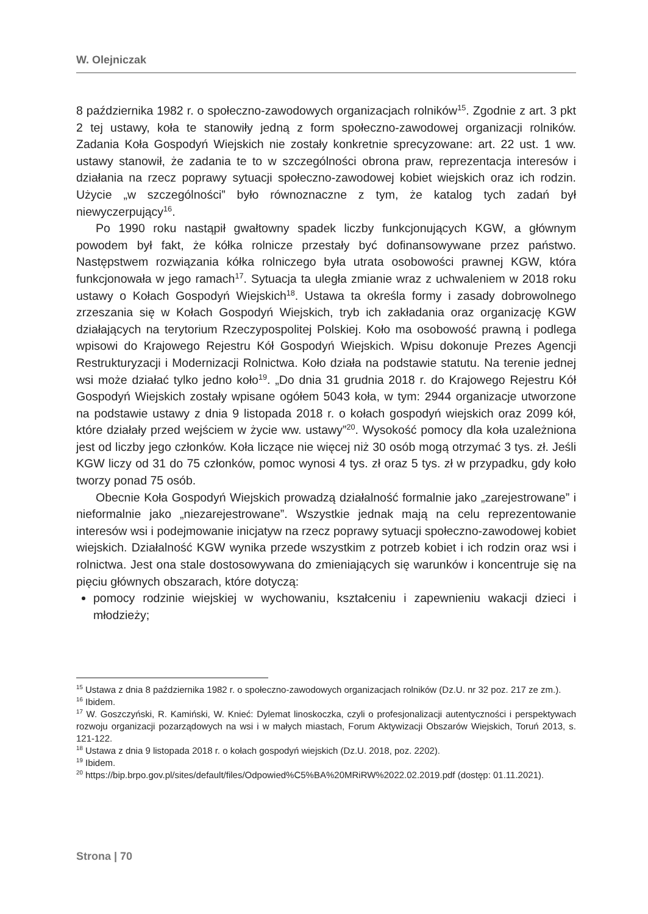W. Olejniczak
8 października 1982 r. o społeczno-zawodowych organizacjach rolników<sup>15</sup>. Zgodnie z art. 3 pkt 2 tej ustawy, koła te stanowiły jedną z form społeczno-zawodowej organizacji rolników. Zadania Koła Gospodyń Wiejskich nie zostały konkretnie sprecyzowane: art. 22 ust. 1 ww. ustawy stanowił, że zadania te to w szczególności obrona praw, reprezentacja interesów i działania na rzecz poprawy sytuacji społeczno-zawodowej kobiet wiejskich oraz ich rodzin. Użycie „w szczególności” było równoznaczne z tym, że katalog tych zadań był niewyczerpujący<sup>16</sup>.
Po 1990 roku nastąpił gwałtowny spadek liczby funkcjonujących KGW, a głównym powodem był fakt, że kółka rolnicze przestały być dofinansowywane przez państwo. Następstwem rozwiązania kółka rolniczego była utrata osobowości prawnej KGW, która funkcjonowała w jego ramach<sup>17</sup>. Sytuacja ta uległa zmianie wraz z uchwaleniem w 2018 roku ustawy o Kołach Gospodyń Wiejskich<sup>18</sup>. Ustawa ta określa formy i zasady dobrowolnego zrzeszania się w Kołach Gospodyń Wiejskich, tryb ich zakładania oraz organizację KGW działających na terytorium Rzeczypospolitej Polskiej. Koło ma osobowość prawną i podlega wpisowi do Krajowego Rejestru Kół Gospodyń Wiejskich. Wpisu dokonuje Prezes Agencji Restrukturyzacji i Modernizacji Rolnictwa. Koło działa na podstawie statutu. Na terenie jednej wsi może działać tylko jedno koło<sup>19</sup>. „Do dnia 31 grudnia 2018 r. do Krajowego Rejestru Kół Gospodyń Wiejskich zostały wpisane ogółem 5043 koła, w tym: 2944 organizacje utworzone na podstawie ustawy z dnia 9 listopada 2018 r. o kołach gospodyń wiejskich oraz 2099 kół, które działały przed wejściem w życie ww. ustawy”<sup>20</sup>. Wysokość pomocy dla koła uzależniona jest od liczby jego członków. Koła liczące nie więcej niż 30 osób mogą otrzymać 3 tys. zł. Jeśli KGW liczy od 31 do 75 członków, pomoc wynosi 4 tys. zł oraz 5 tys. zł w przypadku, gdy koło tworzy ponad 75 osób.
Obecnie Koła Gospodyń Wiejskich prowadzą działalność formalnie jako „zarejestrowane” i nieformalnie jako „niezarejestrowane”. Wszystkie jednak mają na celu reprezentowanie interesów wsi i podejmowanie inicjatyw na rzecz poprawy sytuacji społeczno-zawodowej kobiet wiejskich. Działalność KGW wynika przede wszystkim z potrzeb kobiet i ich rodzin oraz wsi i rolnictwa. Jest ona stale dostosowywana do zmieniających się warunków i koncentruje się na pięciu głównych obszarach, które dotyczą:
pomocy rodzinie wiejskiej w wychowaniu, kształceniu i zapewnieniu wakacji dzieci i młodzieży;
<sup>15</sup> Ustawa z dnia 8 października 1982 r. o społeczno-zawodowych organizacjach rolników (Dz.U. nr 32 poz. 217 ze zm.).
<sup>16</sup> Ibidem.
<sup>17</sup> W. Goszczyński, R. Kamiński, W. Knieć: Dylemat linoskoczka, czyli o profesjonalizacji autentyczności i perspektywach rozwoju organizacji pozarządowych na wsi i w małych miastach, Forum Aktywizacji Obszarów Wiejskich, Toruń 2013, s. 121-122.
<sup>18</sup> Ustawa z dnia 9 listopada 2018 r. o kołach gospodyń wiejskich (Dz.U. 2018, poz. 2202).
<sup>19</sup> Ibidem.
<sup>20</sup> https://bip.brpo.gov.pl/sites/default/files/Odpowied%C5%BA%20MRiRW%2022.02.2019.pdf (dostęp: 01.11.2021).
Strona | 70